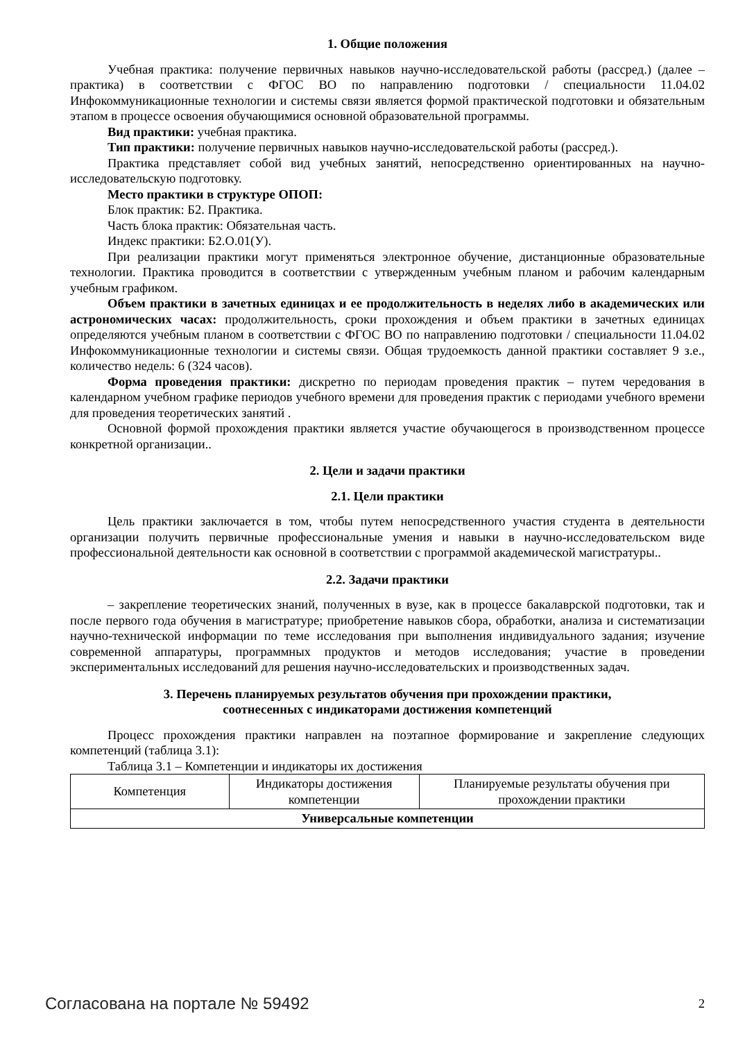1. Общие положения
Учебная практика: получение первичных навыков научно-исследовательской работы (рассред.) (далее – практика) в соответствии с ФГОС ВО по направлению подготовки / специальности 11.04.02 Инфокоммуникационные технологии и системы связи является формой практической подготовки и обязательным этапом в процессе освоения обучающимися основной образовательной программы.
Вид практики: учебная практика.
Тип практики: получение первичных навыков научно-исследовательской работы (рассред.).
Практика представляет собой вид учебных занятий, непосредственно ориентированных на научно-исследовательскую подготовку.
Место практики в структуре ОПОП:
Блок практик: Б2. Практика.
Часть блока практик: Обязательная часть.
Индекс практики: Б2.О.01(У).
При реализации практики могут применяться электронное обучение, дистанционные образовательные технологии. Практика проводится в соответствии с утвержденным учебным планом и рабочим календарным учебным графиком.
Объем практики в зачетных единицах и ее продолжительность в неделях либо в академических или астрономических часах: продолжительность, сроки прохождения и объем практики в зачетных единицах определяются учебным планом в соответствии с ФГОС ВО по направлению подготовки / специальности 11.04.02 Инфокоммуникационные технологии и системы связи. Общая трудоемкость данной практики составляет 9 з.е., количество недель: 6 (324 часов).
Форма проведения практики: дискретно по периодам проведения практик – путем чередования в календарном учебном графике периодов учебного времени для проведения практик с периодами учебного времени для проведения теоретических занятий .
Основной формой прохождения практики является участие обучающегося в производственном процессе конкретной организации..
2. Цели и задачи практики
2.1. Цели практики
Цель практики заключается в том, чтобы путем непосредственного участия студента в деятельности организации получить первичные профессиональные умения и навыки в научно-исследовательском виде профессиональной деятельности как основной в соответствии с программой академической магистратуры..
2.2. Задачи практики
– закрепление теоретических знаний, полученных в вузе, как в процессе бакалаврской подготовки, так и после первого года обучения в магистратуре; приобретение навыков сбора, обработки, анализа и систематизации научно-технической информации по теме исследования при выполнения индивидуального задания; изучение современной аппаратуры, программных продуктов и методов исследования; участие в проведении экспериментальных исследований для решения научно-исследовательских и производственных задач.
3. Перечень планируемых результатов обучения при прохождении практики,
соотнесенных с индикаторами достижения компетенций
Процесс прохождения практики направлен на поэтапное формирование и закрепление следующих компетенций (таблица 3.1):
Таблица 3.1 – Компетенции и индикаторы их достижения
| Компетенция | Индикаторы достижения компетенции | Планируемые результаты обучения при прохождении практики |
| --- | --- | --- |
| Универсальные компетенции | | |
Согласована на портале № 59492 2